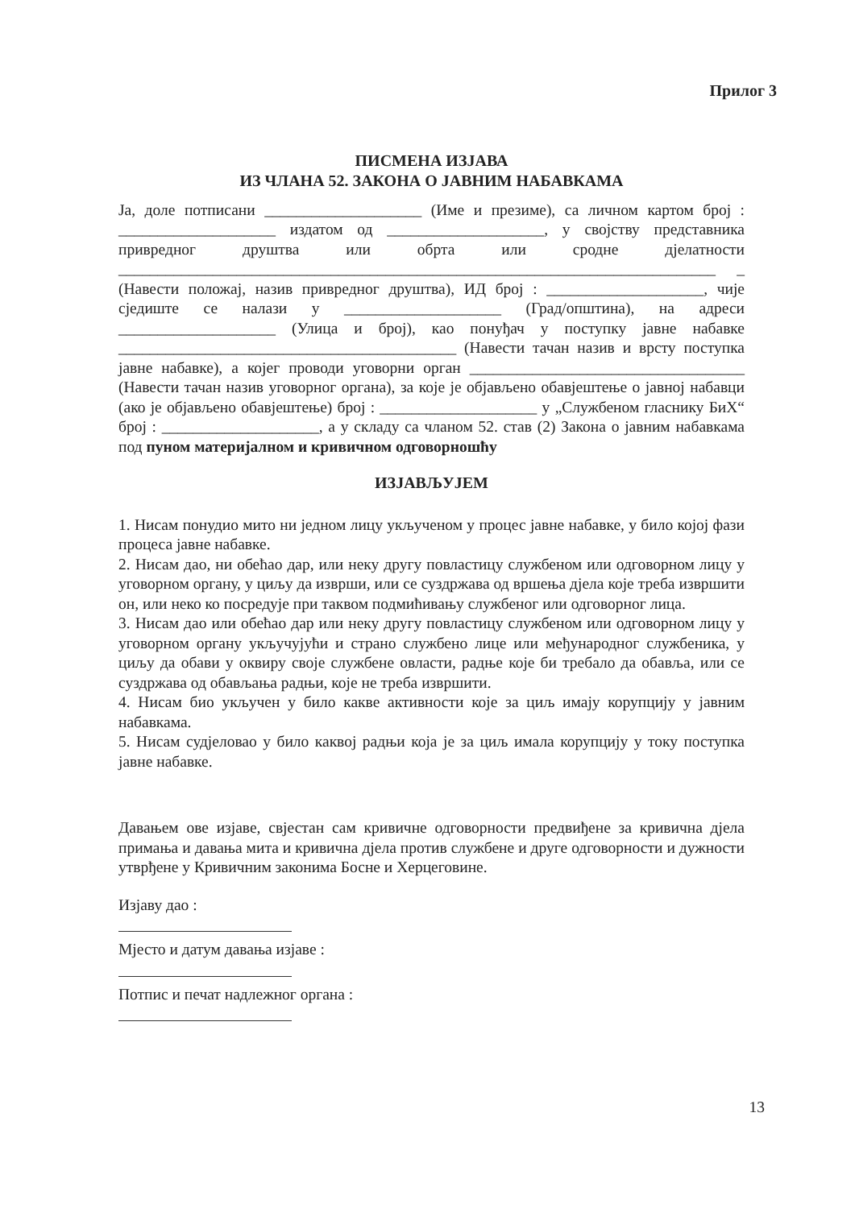Прилог 3
ПИСМЕНА ИЗЈАВА
ИЗ ЧЛАНА 52. ЗАКОНА О ЈАВНИМ НАБАВКАМА
Ја, доле потписани ____________________ (Име и презиме), са личном картом број : ____________________ издатом од ____________________, у својству представника привредног друштва или обрта или сродне дјелатности ____________________________________________________________________________ _ (Навести положај, назив привредног друштва), ИД број : ____________________, чије сједиште се налази у ____________________ (Град/општина), на адреси ____________________ (Улица и број), као понуђач у поступку јавне набавке ___________________________________________ (Навести тачан назив и врсту поступка јавне набавке), а којег проводи уговорни орган ___________________________________ (Навести тачан назив уговорног органа), за које је објављено обавјештење о јавној набавци (ако је објављено обавјештење) број : ____________________ у „Службеном гласнику БиХ“ број : ____________________, а у складу са чланом 52. став (2) Закона о јавним набавкама под пуном материјалном и кривичном одговорношћу
ИЗЈАВЉУЈЕМ
1. Нисам понудио мито ни једном лицу укљученом у процес јавне набавке, у било којој фази процеса јавне набавке.
2. Нисам дао, ни обећао дар, или неку другу повластицу службеном или одговорном лицу у уговорном органу, у циљу да изврши, или се суздржава од вршења дјела које треба извршити он, или неко ко посредује при таквом подмићивању службеног или одговорног лица.
3. Нисам дао или обећао дар или неку другу повластицу службеном или одговорном лицу у уговорном органу укључујући и страно службено лице или међународног службеника, у циљу да обави у оквиру своје службене овласти, радње које би требало да обавља, или се суздржава од обављања радњи, које не треба извршити.
4. Нисам био укључен у било какве активности које за циљ имају корупцију у јавним набавкама.
5. Нисам судјеловао у било каквој радњи која је за циљ имала корупцију у току поступка јавне набавке.
Давањем ове изјаве, свјестан сам кривичне одговорности предвиђене за кривична дјела примања и давања мита и кривична дјела против службене и друге одговорности и дужности утврђене у Кривичним законима Босне и Херцеговине.
Изјаву дао :
Мјесто и датум давања изјаве :
Потпис и печат надлежног органа :
13